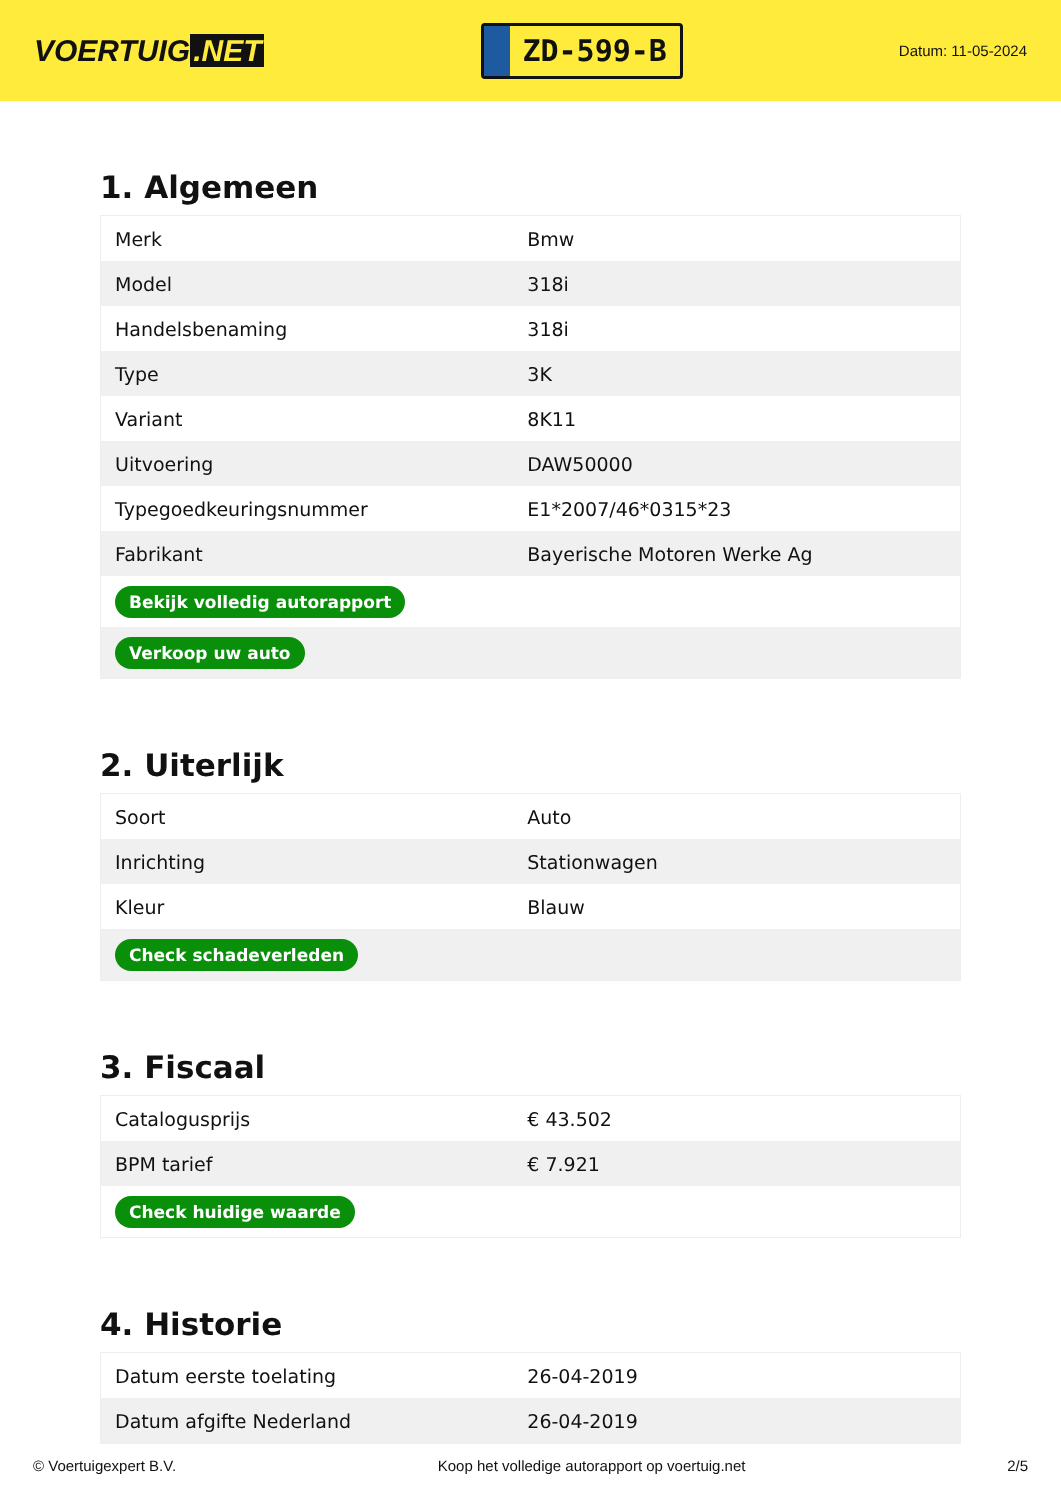VOERTUIG.NET
ZD-599-B
Datum: 11-05-2024
1. Algemeen
| Merk | Bmw |
| Model | 318i |
| Handelsbenaming | 318i |
| Type | 3K |
| Variant | 8K11 |
| Uitvoering | DAW50000 |
| Typegoedkeuringsnummer | E1*2007/46*0315*23 |
| Fabrikant | Bayerische Motoren Werke Ag |
| Bekijk volledig autorapport | |
| Verkoop uw auto | |
2. Uiterlijk
| Soort | Auto |
| Inrichting | Stationwagen |
| Kleur | Blauw |
| Check schadeverleden | |
3. Fiscaal
| Catalogusprijs | € 43.502 |
| BPM tarief | € 7.921 |
| Check huidige waarde | |
4. Historie
| Datum eerste toelating | 26-04-2019 |
| Datum afgifte Nederland | 26-04-2019 |
© Voertuigexpert B.V. Koop het volledige autorapport op voertuig.net 2/5